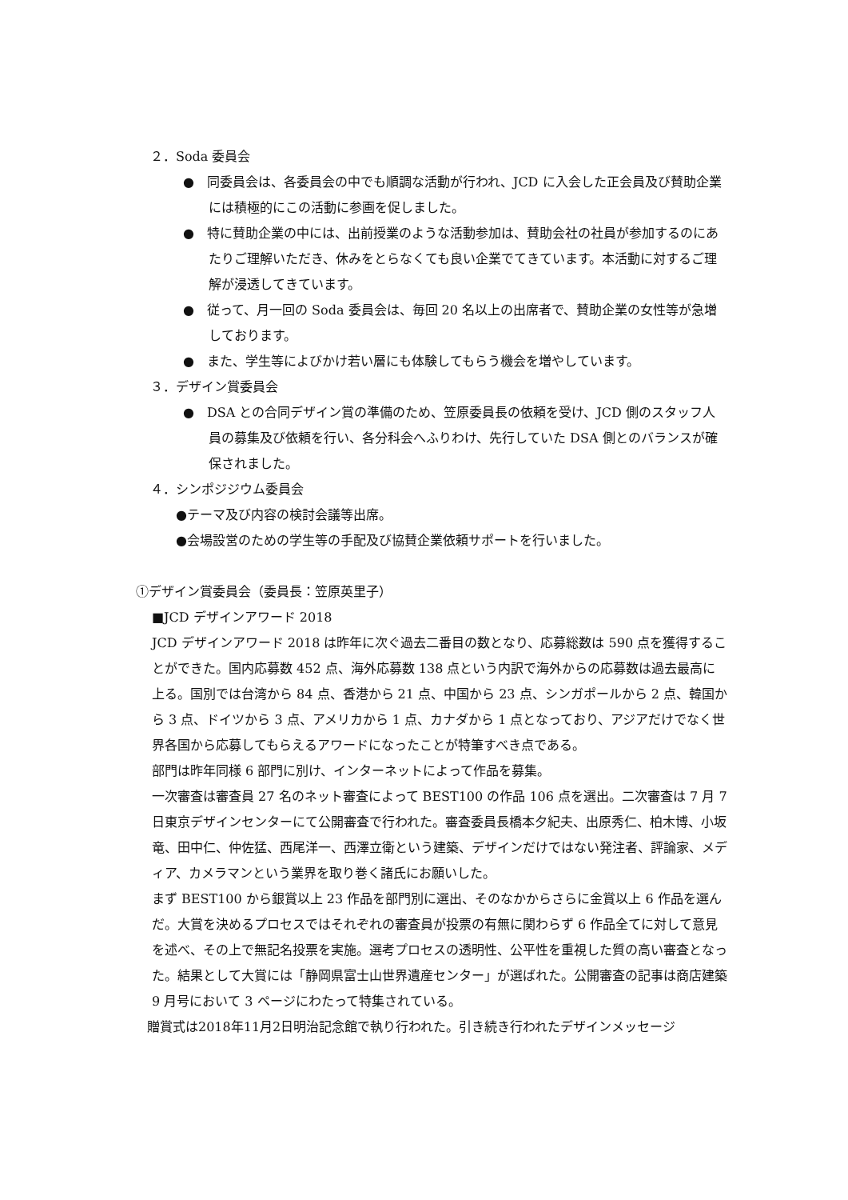２．Soda 委員会
●　同委員会は、各委員会の中でも順調な活動が行われ、JCD に入会した正会員及び賛助企業には積極的にこの活動に参画を促しました。
●　特に賛助企業の中には、出前授業のような活動参加は、賛助会社の社員が参加するのにあたりご理解いただき、休みをとらなくても良い企業でてきています。本活動に対するご理解が浸透してきています。
●　従って、月一回の Soda 委員会は、毎回 20 名以上の出席者で、賛助企業の女性等が急増しております。
●　また、学生等によびかけ若い層にも体験してもらう機会を増やしています。
３．デザイン賞委員会
●　DSA との合同デザイン賞の準備のため、笠原委員長の依頼を受け、JCD 側のスタッフ人員の募集及び依頼を行い、各分科会へふりわけ、先行していた DSA 側とのバランスが確保されました。
４．シンポジジウム委員会
●テーマ及び内容の検討会議等出席。
●会場設営のための学生等の手配及び協賛企業依頼サポートを行いました。
①デザイン賞委員会（委員長：笠原英里子）
■JCD デザインアワード 2018
JCD デザインアワード 2018 は昨年に次ぐ過去二番目の数となり、応募総数は 590 点を獲得することができた。国内応募数 452 点、海外応募数 138 点という内訳で海外からの応募数は過去最高に上る。国別では台湾から 84 点、香港から 21 点、中国から 23 点、シンガポールから 2 点、韓国から 3 点、ドイツから 3 点、アメリカから 1 点、カナダから 1 点となっており、アジアだけでなく世界各国から応募してもらえるアワードになったことが特筆すべき点である。
部門は昨年同様 6 部門に別け、インターネットによって作品を募集。
一次審査は審査員 27 名のネット審査によって BEST100 の作品 106 点を選出。二次審査は 7 月 7 日東京デザインセンターにて公開審査で行われた。審査委員長橋本夕紀夫、出原秀仁、柏木博、小坂竜、田中仁、仲佐猛、西尾洋一、西澤立衛という建築、デザインだけではない発注者、評論家、メディア、カメラマンという業界を取り巻く諸氏にお願いした。
まず BEST100 から銀賞以上 23 作品を部門別に選出、そのなかからさらに金賞以上 6 作品を選んだ。大賞を決めるプロセスではそれぞれの審査員が投票の有無に関わらず 6 作品全てに対して意見を述べ、その上で無記名投票を実施。選考プロセスの透明性、公平性を重視した質の高い審査となった。結果として大賞には「静岡県富士山世界遺産センター」が選ばれた。公開審査の記事は商店建築 9 月号において 3 ページにわたって特集されている。
贈賞式は2018年11月2日明治記念館で執り行われた。引き続き行われたデザインメッセージ